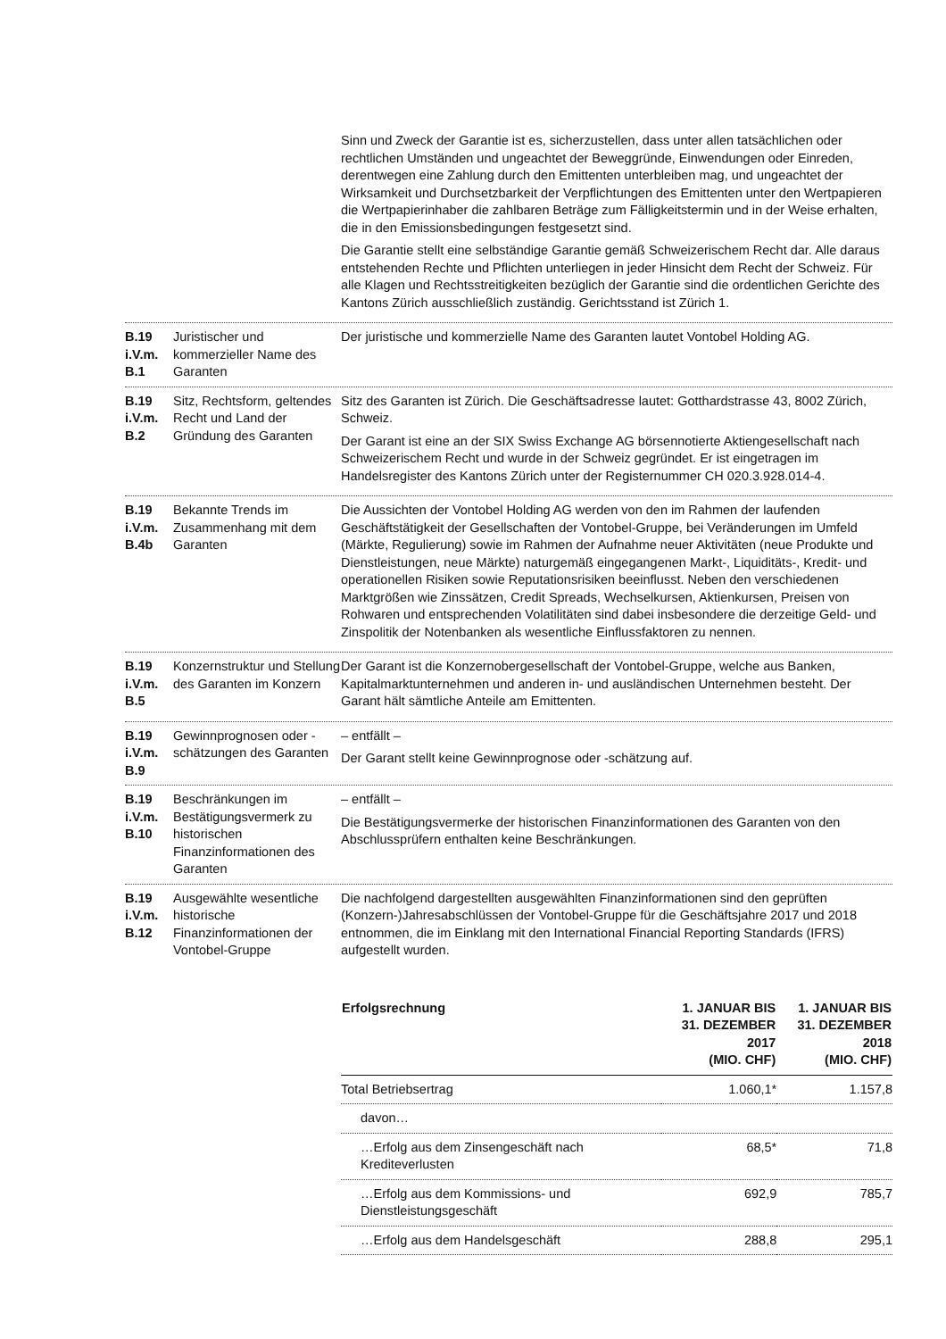Sinn und Zweck der Garantie ist es, sicherzustellen, dass unter allen tatsächlichen oder rechtlichen Umständen und ungeachtet der Beweggründe, Einwendungen oder Einreden, derentwegen eine Zahlung durch den Emittenten unterbleiben mag, und ungeachtet der Wirksamkeit und Durchsetzbarkeit der Verpflichtungen des Emittenten unter den Wertpapieren die Wertpapierinhaber die zahlbaren Beträge zum Fälligkeitstermin und in der Weise erhalten, die in den Emissionsbedingungen festgesetzt sind.
Die Garantie stellt eine selbständige Garantie gemäß Schweizerischem Recht dar. Alle daraus entstehenden Rechte und Pflichten unterliegen in jeder Hinsicht dem Recht der Schweiz. Für alle Klagen und Rechtsstreitigkeiten bezüglich der Garantie sind die ordentlichen Gerichte des Kantons Zürich ausschließlich zuständig. Gerichtsstand ist Zürich 1.
B.19
i.V.m.
B.1
Juristischer und kommerzieller Name des Garanten
Der juristische und kommerzielle Name des Garanten lautet Vontobel Holding AG.
B.19
i.V.m.
B.2
Sitz, Rechtsform, geltendes Recht und Land der Gründung des Garanten
Sitz des Garanten ist Zürich. Die Geschäftsadresse lautet: Gotthardstrasse 43, 8002 Zürich, Schweiz.
Der Garant ist eine an der SIX Swiss Exchange AG börsennotierte Aktiengesellschaft nach Schweizerischem Recht und wurde in der Schweiz gegründet. Er ist eingetragen im Handelsregister des Kantons Zürich unter der Registernummer CH 020.3.928.014-4.
B.19
i.V.m.
B.4b
Bekannte Trends im Zusammenhang mit dem Garanten
Die Aussichten der Vontobel Holding AG werden von den im Rahmen der laufenden Geschäftstätigkeit der Gesellschaften der Vontobel-Gruppe, bei Veränderungen im Umfeld (Märkte, Regulierung) sowie im Rahmen der Aufnahme neuer Aktivitäten (neue Produkte und Dienstleistungen, neue Märkte) naturgemäß eingegangenen Markt-, Liquiditäts-, Kredit- und operationellen Risiken sowie Reputationsrisiken beeinflusst. Neben den verschiedenen Marktgrößen wie Zinssätzen, Credit Spreads, Wechselkursen, Aktienkursen, Preisen von Rohwaren und entsprechenden Volatilitäten sind dabei insbesondere die derzeitige Geld- und Zinspolitik der Notenbanken als wesentliche Einflussfaktoren zu nennen.
B.19
i.V.m.
B.5
Konzernstruktur und Stellung des Garanten im Konzern
Der Garant ist die Konzernobergesellschaft der Vontobel-Gruppe, welche aus Banken, Kapitalmarktunternehmen und anderen in- und ausländischen Unternehmen besteht. Der Garant hält sämtliche Anteile am Emittenten.
B.19
i.V.m.
B.9
Gewinnprognosen oder -schätzungen des Garanten
– entfällt –
Der Garant stellt keine Gewinnprognose oder -schätzung auf.
B.19
i.V.m.
B.10
Beschränkungen im Bestätigungsvermerk zu historischen Finanzinformationen des Garanten
– entfällt –
Die Bestätigungsvermerke der historischen Finanzinformationen des Garanten von den Abschlussprüfern enthalten keine Beschränkungen.
B.19
i.V.m.
B.12
Ausgewählte wesentliche historische Finanzinformationen der Vontobel-Gruppe
Die nachfolgend dargestellten ausgewählten Finanzinformationen sind den geprüften (Konzern-)Jahresabschlüssen der Vontobel-Gruppe für die Geschäftsjahre 2017 und 2018 entnommen, die im Einklang mit den International Financial Reporting Standards (IFRS) aufgestellt wurden.
| Erfolgsrechnung | 1. JANUAR BIS 31. DEZEMBER 2017 (MIO. CHF) | 1. JANUAR BIS 31. DEZEMBER 2018 (MIO. CHF) |
| --- | --- | --- |
| Total Betriebsertrag | 1.060,1* | 1.157,8 |
| davon… | | |
| …Erfolg aus dem Zinsengeschäft nach Krediteverlusten | 68,5* | 71,8 |
| …Erfolg aus dem Kommissions- und Dienstleistungsgeschäft | 692,9 | 785,7 |
| …Erfolg aus dem Handelsgeschäft | 288,8 | 295,1 |